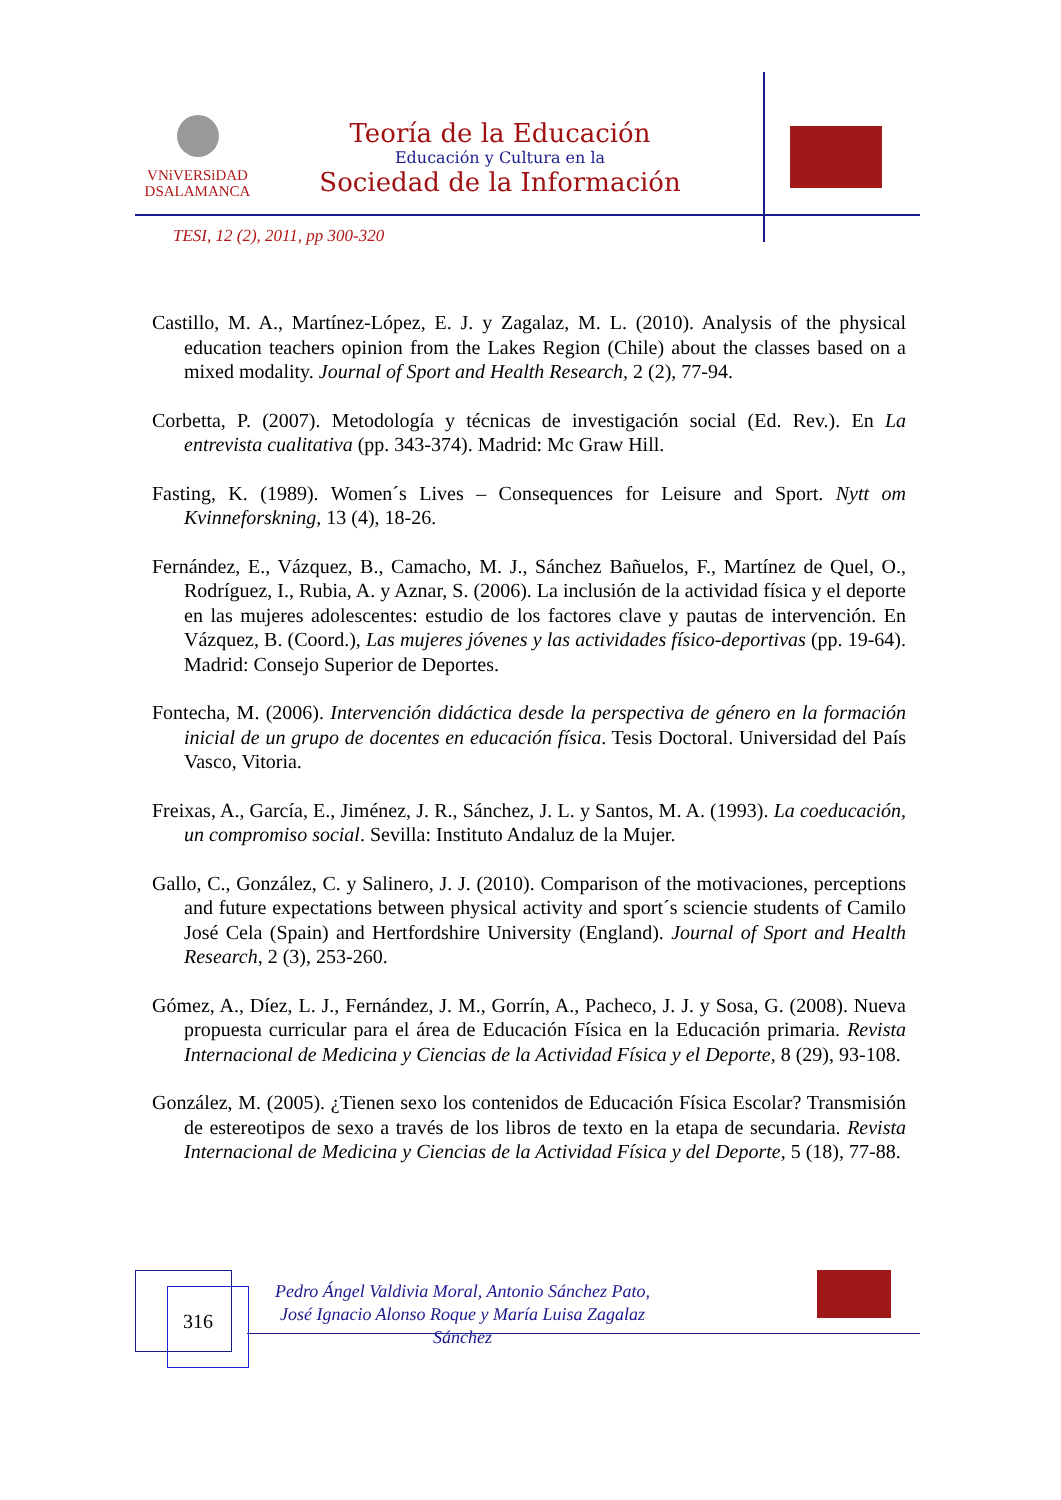VNiVERSiDAD
DSALAMANCA
Teoría de la Educación
Educación y Cultura en la
Sociedad de la Información
TESI, 12 (2), 2011, pp 300-320
Castillo, M. A., Martínez-López, E. J. y Zagalaz, M. L. (2010). Analysis of the physical education teachers opinion from the Lakes Region (Chile) about the classes based on a mixed modality. Journal of Sport and Health Research, 2 (2), 77-94.
Corbetta, P. (2007). Metodología y técnicas de investigación social (Ed. Rev.). En La entrevista cualitativa (pp. 343-374). Madrid: Mc Graw Hill.
Fasting, K. (1989). Women´s Lives – Consequences for Leisure and Sport. Nytt om Kvinneforskning, 13 (4), 18-26.
Fernández, E., Vázquez, B., Camacho, M. J., Sánchez Bañuelos, F., Martínez de Quel, O., Rodríguez, I., Rubia, A. y Aznar, S. (2006). La inclusión de la actividad física y el deporte en las mujeres adolescentes: estudio de los factores clave y pautas de intervención. En Vázquez, B. (Coord.), Las mujeres jóvenes y las actividades físico-deportivas (pp. 19-64). Madrid: Consejo Superior de Deportes.
Fontecha, M. (2006). Intervención didáctica desde la perspectiva de género en la formación inicial de un grupo de docentes en educación física. Tesis Doctoral. Universidad del País Vasco, Vitoria.
Freixas, A., García, E., Jiménez, J. R., Sánchez, J. L. y Santos, M. A. (1993). La coeducación, un compromiso social. Sevilla: Instituto Andaluz de la Mujer.
Gallo, C., González, C. y Salinero, J. J. (2010). Comparison of the motivaciones, perceptions and future expectations between physical activity and sport´s sciencie students of Camilo José Cela (Spain) and Hertfordshire University (England). Journal of Sport and Health Research, 2 (3), 253-260.
Gómez, A., Díez, L. J., Fernández, J. M., Gorrín, A., Pacheco, J. J. y Sosa, G. (2008). Nueva propuesta curricular para el área de Educación Física en la Educación primaria. Revista Internacional de Medicina y Ciencias de la Actividad Física y el Deporte, 8 (29), 93-108.
González, M. (2005). ¿Tienen sexo los contenidos de Educación Física Escolar? Transmisión de estereotipos de sexo a través de los libros de texto en la etapa de secundaria. Revista Internacional de Medicina y Ciencias de la Actividad Física y del Deporte, 5 (18), 77-88.
316
Pedro Ángel Valdivia Moral, Antonio Sánchez Pato, José Ignacio Alonso Roque y María Luisa Zagalaz Sánchez